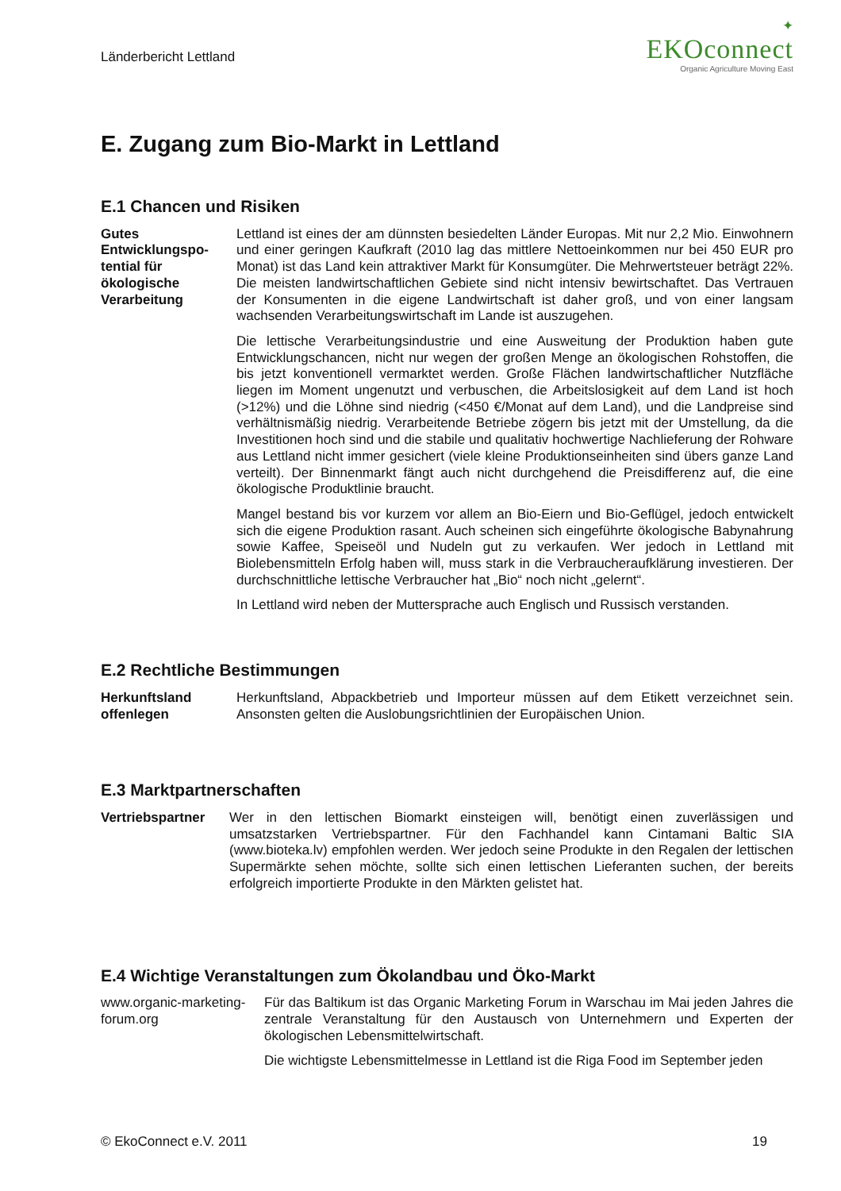Länderbericht Lettland
✦
EKOconnect
Organic Agriculture Moving East
E. Zugang zum Bio-Markt in Lettland
E.1 Chancen und Risiken
Gutes Entwicklungspo-tential für ökologische Verarbeitung
Lettland ist eines der am dünnsten besiedelten Länder Europas. Mit nur 2,2 Mio. Einwohnern und einer geringen Kaufkraft (2010 lag das mittlere Nettoeinkommen nur bei 450 EUR pro Monat) ist das Land kein attraktiver Markt für Konsumgüter. Die Mehrwertsteuer beträgt 22%. Die meisten landwirtschaftlichen Gebiete sind nicht intensiv bewirtschaftet. Das Vertrauen der Konsumenten in die eigene Landwirtschaft ist daher groß, und von einer langsam wachsenden Verarbeitungswirtschaft im Lande ist auszugehen.
Die lettische Verarbeitungsindustrie und eine Ausweitung der Produktion haben gute Entwicklungschancen, nicht nur wegen der großen Menge an ökologischen Rohstoffen, die bis jetzt konventionell vermarktet werden. Große Flächen landwirtschaftlicher Nutzfläche liegen im Moment ungenutzt und verbuschen, die Arbeitslosigkeit auf dem Land ist hoch (>12%) und die Löhne sind niedrig (<450 €/Monat auf dem Land), und die Landpreise sind verhältnismäßig niedrig. Verarbeitende Betriebe zögern bis jetzt mit der Umstellung, da die Investitionen hoch sind und die stabile und qualitativ hochwertige Nachlieferung der Rohware aus Lettland nicht immer gesichert (viele kleine Produktionseinheiten sind übers ganze Land verteilt). Der Binnenmarkt fängt auch nicht durchgehend die Preisdifferenz auf, die eine ökologische Produktlinie braucht.
Mangel bestand bis vor kurzem vor allem an Bio-Eiern und Bio-Geflügel, jedoch entwickelt sich die eigene Produktion rasant. Auch scheinen sich eingeführte ökologische Babynahrung sowie Kaffee, Speiseöl und Nudeln gut zu verkaufen. Wer jedoch in Lettland mit Biolebensmitteln Erfolg haben will, muss stark in die Verbraucheraufklärung investieren. Der durchschnittliche lettische Verbraucher hat „Bio“ noch nicht „gelernt“.
In Lettland wird neben der Muttersprache auch Englisch und Russisch verstanden.
E.2 Rechtliche Bestimmungen
Herkunftsland offenlegen Herkunftsland, Abpackbetrieb und Importeur müssen auf dem Etikett verzeichnet sein. Ansonsten gelten die Auslobungsrichtlinien der Europäischen Union.
E.3 Marktpartnerschaften
Vertriebspartner Wer in den lettischen Biomarkt einsteigen will, benötigt einen zuverlässigen und umsatzstarken Vertriebspartner. Für den Fachhandel kann Cintamani Baltic SIA (www.bioteka.lv) empfohlen werden. Wer jedoch seine Produkte in den Regalen der lettischen Supermärkte sehen möchte, sollte sich einen lettischen Lieferanten suchen, der bereits erfolgreich importierte Produkte in den Märkten gelistet hat.
E.4 Wichtige Veranstaltungen zum Ökolandbau und Öko-Markt
www.organic-marketing-forum.org
Für das Baltikum ist das Organic Marketing Forum in Warschau im Mai jeden Jahres die zentrale Veranstaltung für den Austausch von Unternehmern und Experten der ökologischen Lebensmittelwirtschaft.
Die wichtigste Lebensmittelmesse in Lettland ist die Riga Food im September jeden
© EkoConnect e.V. 2011 19